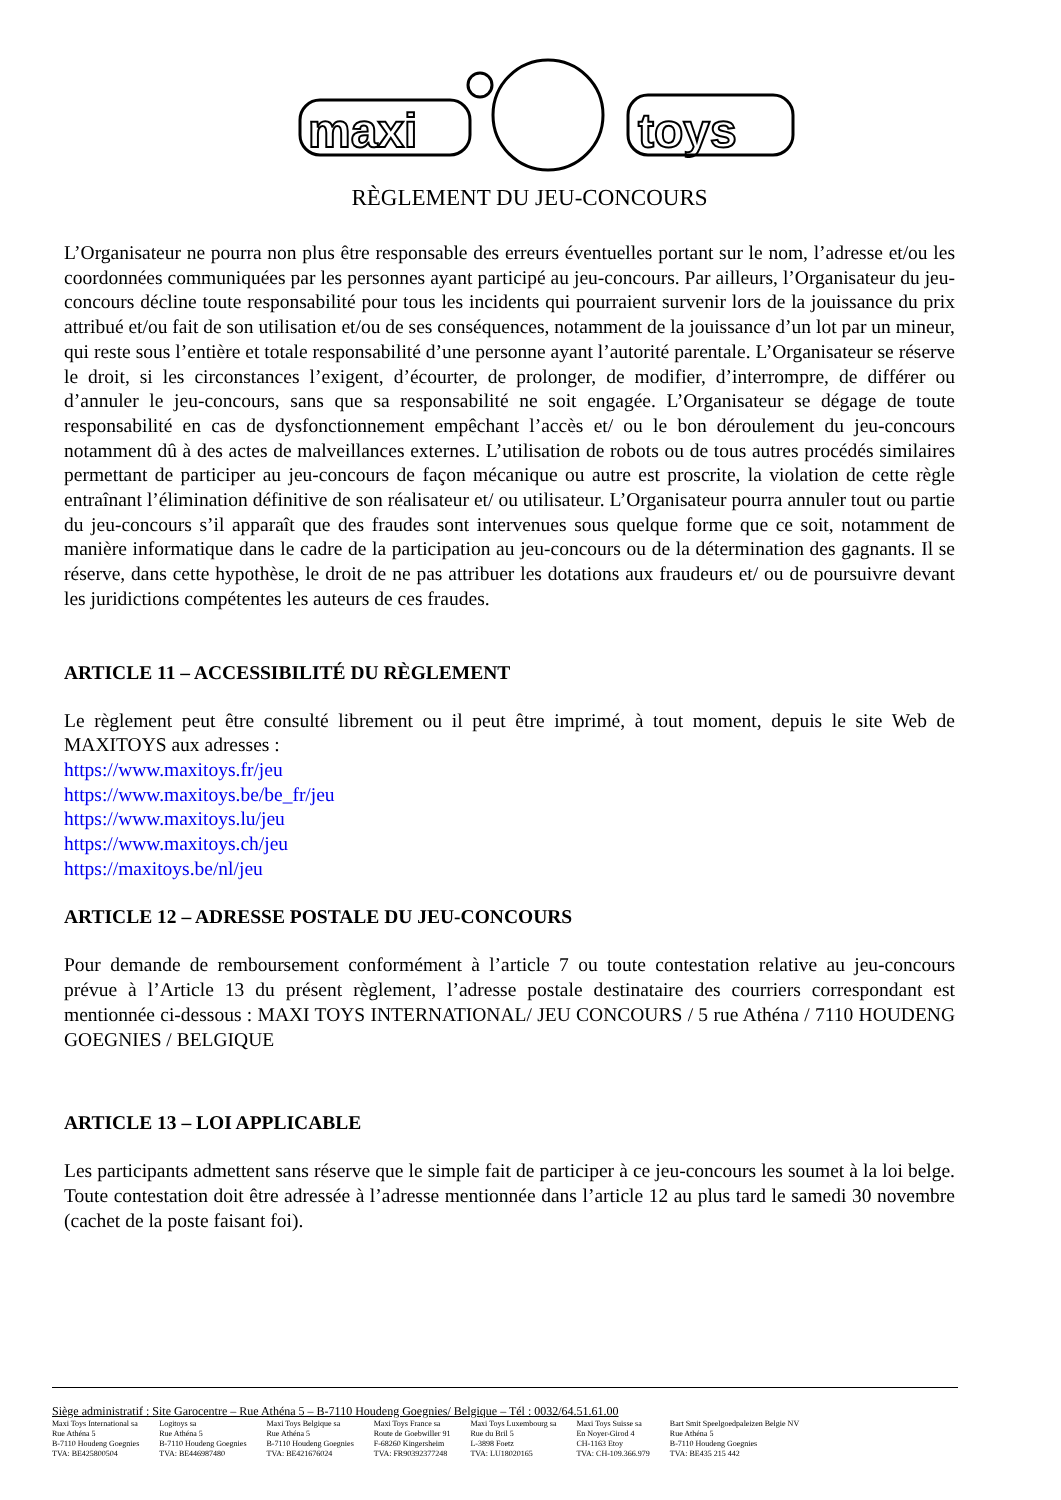maxi
toys
RÈGLEMENT DU JEU-CONCOURS
L’Organisateur ne pourra non plus être responsable des erreurs éventuelles portant sur le nom, l’adresse et/ou les coordonnées communiquées par les personnes ayant participé au jeu-concours. Par ailleurs, l’Organisateur du jeu-concours décline toute responsabilité pour tous les incidents qui pourraient survenir lors de la jouissance du prix attribué et/ou fait de son utilisation et/ou de ses conséquences, notamment de la jouissance d’un lot par un mineur, qui reste sous l’entière et totale responsabilité d’une personne ayant l’autorité parentale. L’Organisateur se réserve le droit, si les circonstances l’exigent, d’écourter, de prolonger, de modifier, d’interrompre, de différer ou d’annuler le jeu-concours, sans que sa responsabilité ne soit engagée. L’Organisateur se dégage de toute responsabilité en cas de dysfonctionnement empêchant l’accès et/ ou le bon déroulement du jeu-concours notamment dû à des actes de malveillances externes. L’utilisation de robots ou de tous autres procédés similaires permettant de participer au jeu-concours de façon mécanique ou autre est proscrite, la violation de cette règle entraînant l’élimination définitive de son réalisateur et/ ou utilisateur. L’Organisateur pourra annuler tout ou partie du jeu-concours s’il apparaît que des fraudes sont intervenues sous quelque forme que ce soit, notamment de manière informatique dans le cadre de la participation au jeu-concours ou de la détermination des gagnants. Il se réserve, dans cette hypothèse, le droit de ne pas attribuer les dotations aux fraudeurs et/ ou de poursuivre devant les juridictions compétentes les auteurs de ces fraudes.
ARTICLE 11 – ACCESSIBILITÉ DU RÈGLEMENT
Le règlement peut être consulté librement ou il peut être imprimé, à tout moment, depuis le site Web de MAXITOYS aux adresses :
https://www.maxitoys.fr/jeu
https://www.maxitoys.be/be_fr/jeu
https://www.maxitoys.lu/jeu
https://www.maxitoys.ch/jeu
https://maxitoys.be/nl/jeu
ARTICLE 12 – ADRESSE POSTALE DU JEU-CONCOURS
Pour demande de remboursement conformément à l’article 7 ou toute contestation relative au jeu-concours prévue à l’Article 13 du présent règlement, l’adresse postale destinataire des courriers correspondant est mentionnée ci-dessous : MAXI TOYS INTERNATIONAL/ JEU CONCOURS / 5 rue Athéna / 7110 HOUDENG GOEGNIES / BELGIQUE
ARTICLE 13 – LOI APPLICABLE
Les participants admettent sans réserve que le simple fait de participer à ce jeu-concours les soumet à la loi belge. Toute contestation doit être adressée à l’adresse mentionnée dans l’article 12 au plus tard le samedi 30 novembre (cachet de la poste faisant foi).
Siège administratif : Site Garocentre – Rue Athéna 5 – B-7110 Houdeng Goegnies/ Belgique – Tél : 0032/64.51.61.00
Maxi Toys International sa
Rue Athéna 5
B-7110 Houdeng Goegnies
TVA: BE425800504
Logitoys sa
Rue Athéna 5
B-7110 Houdeng Goegnies
TVA: BE446987480
Maxi Toys Belgique sa
Rue Athéna 5
B-7110 Houdeng Goegnies
TVA: BE421676024
Maxi Toys France sa
Route de Goebwiller 91
F-68260 Kingersheim
TVA: FR90392377248
Maxi Toys Luxembourg sa
Rue du Bril 5
L-3898 Foetz
TVA: LU18020165
Maxi Toys Suisse sa
En Noyer-Girod 4
CH-1163 Etoy
TVA: CH-109.366.979
Bart Smit Speelgoedpaleizen Belgie NV
Rue Athéna 5
B-7110 Houdeng Goegnies
TVA: BE435 215 442